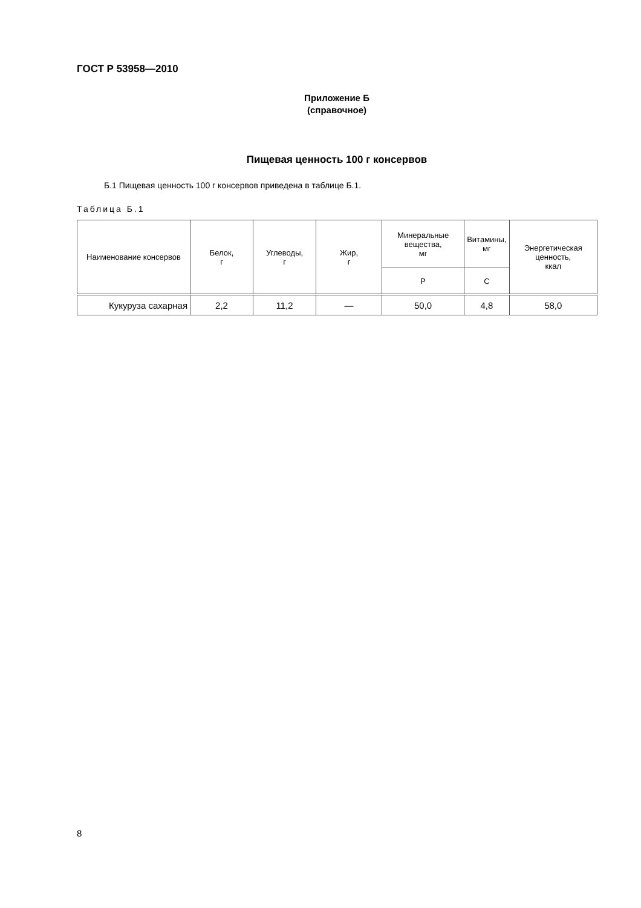ГОСТ Р 53958—2010
Приложение Б
(справочное)
Пищевая ценность 100 г консервов
Б.1 Пищевая ценность 100 г консервов приведена в таблице Б.1.
Таблица Б.1
| Наименование консервов | Белок, г | Углеводы, г | Жир, г | Минеральные вещества, мг | Витамины, мг | Энергетическая ценность, ккал |
| --- | --- | --- | --- | --- | --- | --- |
| | | | | Р | С | |
| Кукуруза сахарная | 2,2 | 11,2 | — | 50,0 | 4,8 | 58,0 |
8